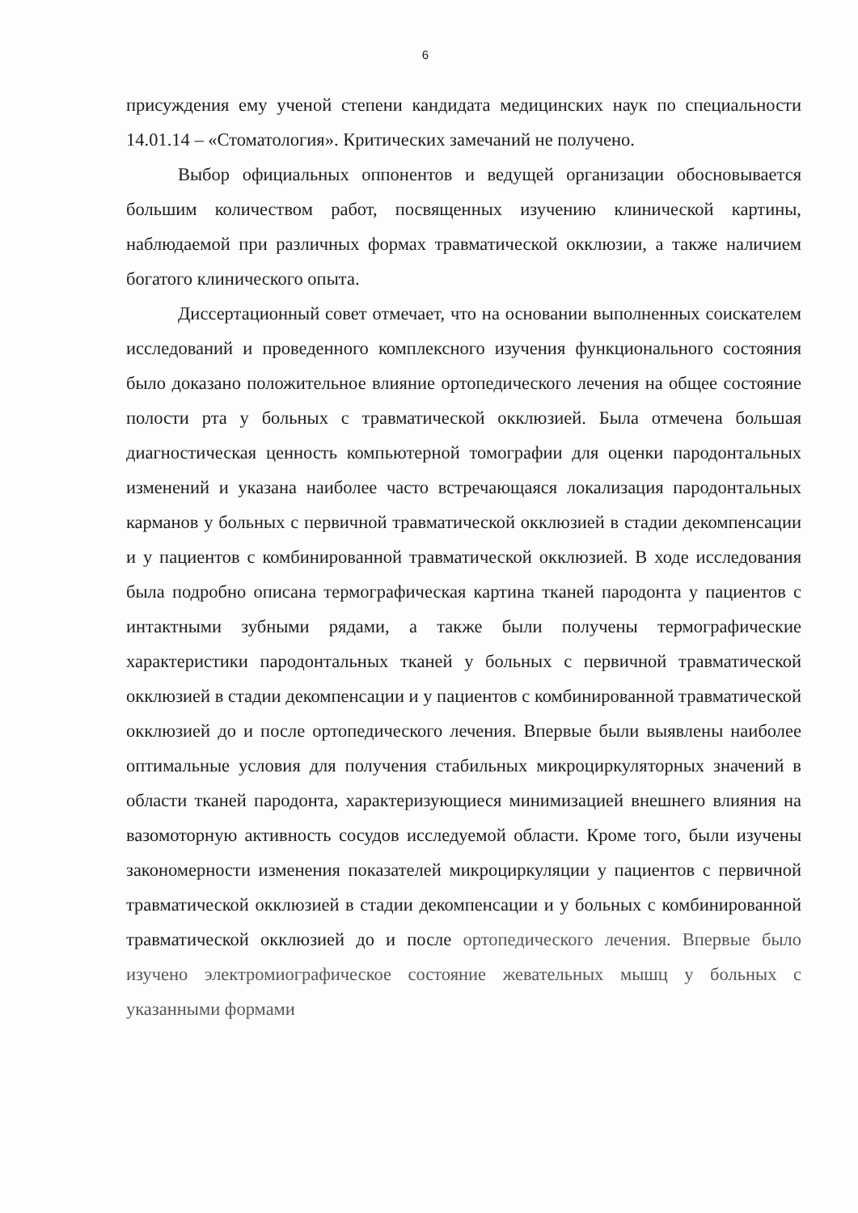6
присуждения ему ученой степени кандидата медицинских наук по специальности 14.01.14 – «Стоматология». Критических замечаний не получено.
Выбор официальных оппонентов и ведущей организации обосновывается большим количеством работ, посвященных изучению клинической картины, наблюдаемой при различных формах травматической окклюзии, а также наличием богатого клинического опыта.
Диссертационный совет отмечает, что на основании выполненных соискателем исследований и проведенного комплексного изучения функционального состояния было доказано положительное влияние ортопедического лечения на общее состояние полости рта у больных с травматической окклюзией. Была отмечена большая диагностическая ценность компьютерной томографии для оценки пародонтальных изменений и указана наиболее часто встречающаяся локализация пародонтальных карманов у больных с первичной травматической окклюзией в стадии декомпенсации и у пациентов с комбинированной травматической окклюзией. В ходе исследования была подробно описана термографическая картина тканей пародонта у пациентов с интактными зубными рядами, а также были получены термографические характеристики пародонтальных тканей у больных с первичной травматической окклюзией в стадии декомпенсации и у пациентов с комбинированной травматической окклюзией до и после ортопедического лечения. Впервые были выявлены наиболее оптимальные условия для получения стабильных микроциркуляторных значений в области тканей пародонта, характеризующиеся минимизацией внешнего влияния на вазомоторную активность сосудов исследуемой области. Кроме того, были изучены закономерности изменения показателей микроциркуляции у пациентов с первичной травматической окклюзией в стадии декомпенсации и у больных с комбинированной травматической окклюзией до и после ортопедического лечения. Впервые было изучено электромиографическое состояние жевательных мышц у больных с указанными формами